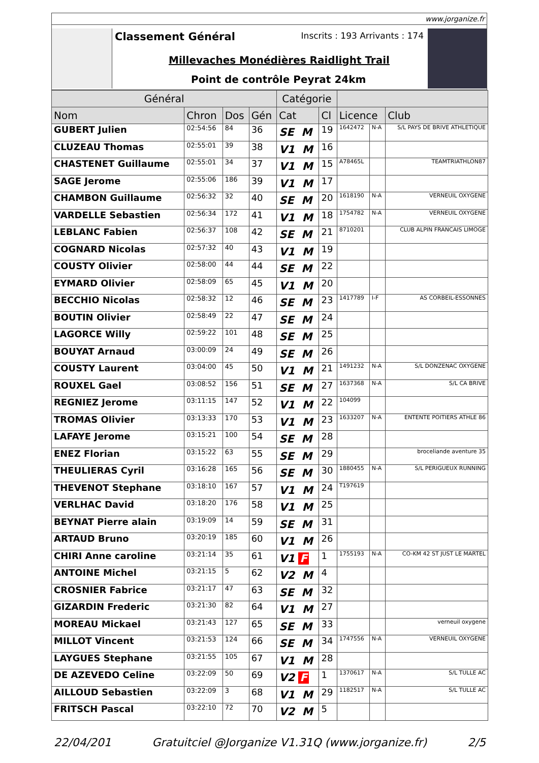www.jorganize.fr
Classement Général Inscrits : 193 Arrivants : 174
Millevaches Monédières Raidlight Trail
Point de contrôle Peyrat 24km
| Général | | | | Catégorie | | | | |
| --- | --- | --- | --- | --- | --- | --- | --- | --- |
| Nom | Chron | Dos | Gén | Cat | Cl | Licence | | Club |
| GUBERT Julien | 02:54:56 | 84 | 36 | SE M | 19 | 1642472 | N-A | S/L PAYS DE BRIVE ATHLETIQUE |
| CLUZEAU Thomas | 02:55:01 | 39 | 38 | V1 M | 16 | | | |
| CHASTENET Guillaume | 02:55:01 | 34 | 37 | V1 M | 15 | A78465L | | TEAMTRIATHLON87 |
| SAGE Jerome | 02:55:06 | 186 | 39 | V1 M | 17 | | | |
| CHAMBON Guillaume | 02:56:32 | 32 | 40 | SE M | 20 | 1618190 | N-A | VERNEUIL OXYGENE |
| VARDELLE Sebastien | 02:56:34 | 172 | 41 | V1 M | 18 | 1754782 | N-A | VERNEUIL OXYGENE |
| LEBLANC Fabien | 02:56:37 | 108 | 42 | SE M | 21 | 8710201 | | CLUB ALPIN FRANCAIS LIMOGE |
| COGNARD Nicolas | 02:57:32 | 40 | 43 | V1 M | 19 | | | |
| COUSTY Olivier | 02:58:00 | 44 | 44 | SE M | 22 | | | |
| EYMARD Olivier | 02:58:09 | 65 | 45 | V1 M | 20 | | | |
| BECCHIO Nicolas | 02:58:32 | 12 | 46 | SE M | 23 | 1417789 | I-F | AS CORBEIL-ESSONNES |
| BOUTIN Olivier | 02:58:49 | 22 | 47 | SE M | 24 | | | |
| LAGORCE Willy | 02:59:22 | 101 | 48 | SE M | 25 | | | |
| BOUYAT Arnaud | 03:00:09 | 24 | 49 | SE M | 26 | | | |
| COUSTY Laurent | 03:04:00 | 45 | 50 | V1 M | 21 | 1491232 | N-A | S/L DONZENAC OXYGENE |
| ROUXEL Gael | 03:08:52 | 156 | 51 | SE M | 27 | 1637368 | N-A | S/L CA BRIVE |
| REGNIEZ Jerome | 03:11:15 | 147 | 52 | V1 M | 22 | 104099 | | |
| TROMAS Olivier | 03:13:33 | 170 | 53 | V1 M | 23 | 1633207 | N-A | ENTENTE POITIERS ATHLE 86 |
| LAFAYE Jerome | 03:15:21 | 100 | 54 | SE M | 28 | | | |
| ENEZ Florian | 03:15:22 | 63 | 55 | SE M | 29 | | | broceliande aventure 35 |
| THEULIERAS Cyril | 03:16:28 | 165 | 56 | SE M | 30 | 1880455 | N-A | S/L PERIGUEUX RUNNING |
| THEVENOT Stephane | 03:18:10 | 167 | 57 | V1 M | 24 | T197619 | | |
| VERLHAC David | 03:18:20 | 176 | 58 | V1 M | 25 | | | |
| BEYNAT Pierre alain | 03:19:09 | 14 | 59 | SE M | 31 | | | |
| ARTAUD Bruno | 03:20:19 | 185 | 60 | V1 M | 26 | | | |
| CHIRI Anne caroline | 03:21:14 | 35 | 61 | V1 F | 1 | 1755193 | N-A | CO-KM 42 ST JUST LE MARTEL |
| ANTOINE Michel | 03:21:15 | 5 | 62 | V2 M | 4 | | | |
| CROSNIER Fabrice | 03:21:17 | 47 | 63 | SE M | 32 | | | |
| GIZARDIN Frederic | 03:21:30 | 82 | 64 | V1 M | 27 | | | |
| MOREAU Mickael | 03:21:43 | 127 | 65 | SE M | 33 | | | verneuil oxygene |
| MILLOT Vincent | 03:21:53 | 124 | 66 | SE M | 34 | 1747556 | N-A | VERNEUIL OXYGENE |
| LAYGUES Stephane | 03:21:55 | 105 | 67 | V1 M | 28 | | | |
| DE AZEVEDO Celine | 03:22:09 | 50 | 69 | V2 F | 1 | 1370617 | N-A | S/L TULLE AC |
| AILLOUD Sebastien | 03:22:09 | 3 | 68 | V1 M | 29 | 1182517 | N-A | S/L TULLE AC |
| FRITSCH Pascal | 03:22:10 | 72 | 70 | V2 M | 5 | | | |
22/04/201 Gratuitciel @Jorganize V1.31Q (www.jorganize.fr) 2/5